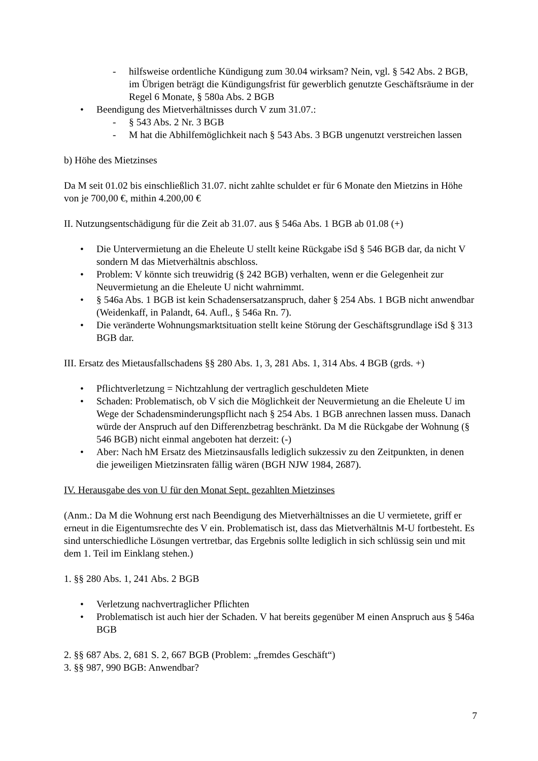- hilfsweise ordentliche Kündigung zum 30.04 wirksam? Nein, vgl. § 542 Abs. 2 BGB, im Übrigen beträgt die Kündigungsfrist für gewerblich genutzte Geschäftsräume in der Regel 6 Monate, § 580a Abs. 2 BGB
• Beendigung des Mietverhältnisses durch V zum 31.07.:
- § 543 Abs. 2 Nr. 3 BGB
- M hat die Abhilfemöglichkeit nach § 543 Abs. 3 BGB ungenutzt verstreichen lassen
b) Höhe des Mietzinses
Da M seit 01.02 bis einschließlich 31.07. nicht zahlte schuldet er für 6 Monate den Mietzins in Höhe von je 700,00 €, mithin 4.200,00 €
II. Nutzungsentschädigung für die Zeit ab 31.07. aus § 546a Abs. 1 BGB ab 01.08 (+)
• Die Untervermietung an die Eheleute U stellt keine Rückgabe iSd § 546 BGB dar, da nicht V sondern M das Mietverhältnis abschloss.
• Problem: V könnte sich treuwidrig (§ 242 BGB) verhalten, wenn er die Gelegenheit zur Neuvermietung an die Eheleute U nicht wahrnimmt.
• § 546a Abs. 1 BGB ist kein Schadensersatzanspruch, daher § 254 Abs. 1 BGB nicht anwendbar (Weidenkaff, in Palandt, 64. Aufl., § 546a Rn. 7).
• Die veränderte Wohnungsmarktsituation stellt keine Störung der Geschäftsgrundlage iSd § 313 BGB dar.
III. Ersatz des Mietausfallschadens §§ 280 Abs. 1, 3, 281 Abs. 1, 314 Abs. 4 BGB (grds. +)
• Pflichtverletzung = Nichtzahlung der vertraglich geschuldeten Miete
• Schaden: Problematisch, ob V sich die Möglichkeit der Neuvermietung an die Eheleute U im Wege der Schadensminderungspflicht nach § 254 Abs. 1 BGB anrechnen lassen muss. Danach würde der Anspruch auf den Differenzbetrag beschränkt. Da M die Rückgabe der Wohnung (§ 546 BGB) nicht einmal angeboten hat derzeit: (-)
• Aber: Nach hM Ersatz des Mietzinsausfalls lediglich sukzessiv zu den Zeitpunkten, in denen die jeweiligen Mietzinsraten fällig wären (BGH NJW 1984, 2687).
IV. Herausgabe des von U für den Monat Sept. gezahlten Mietzinses
(Anm.: Da M die Wohnung erst nach Beendigung des Mietverhältnisses an die U vermietete, griff er erneut in die Eigentumsrechte des V ein. Problematisch ist, dass das Mietverhältnis M-U fortbesteht. Es sind unterschiedliche Lösungen vertretbar, das Ergebnis sollte lediglich in sich schlüssig sein und mit dem 1. Teil im Einklang stehen.)
1. §§ 280 Abs. 1, 241 Abs. 2 BGB
• Verletzung nachvertraglicher Pflichten
• Problematisch ist auch hier der Schaden. V hat bereits gegenüber M einen Anspruch aus § 546a BGB
2. §§ 687 Abs. 2, 681 S. 2, 667 BGB (Problem: „fremdes Geschäft“)
3. §§ 987, 990 BGB: Anwendbar?
7